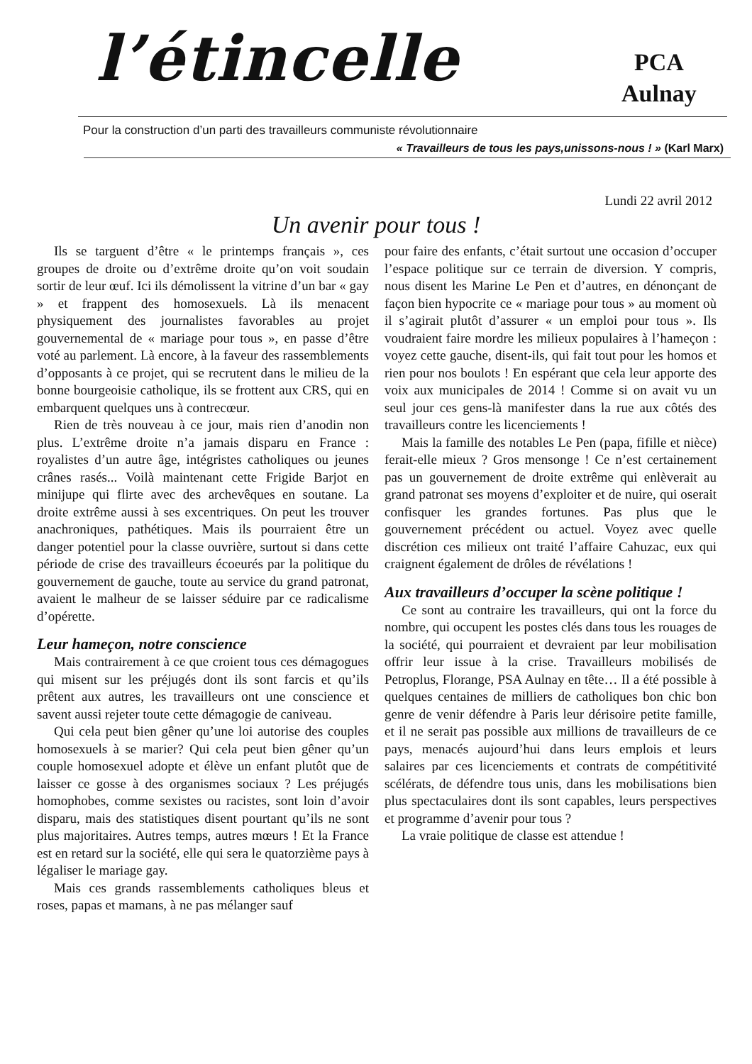l’étincelle
PCA
Aulnay
Pour la construction d’un parti des travailleurs communiste révolutionnaire
« Travailleurs de tous les pays,unissons-nous ! » (Karl Marx)
Lundi 22 avril 2012
Un avenir pour tous !
Ils se targuent d’être « le printemps français », ces groupes de droite ou d’extrême droite qu’on voit soudain sortir de leur œuf. Ici ils démolissent la vitrine d’un bar « gay » et frappent des homosexuels. Là ils menacent physiquement des journalistes favorables au projet gouvernemental de « mariage pour tous », en passe d’être voté au parlement. Là encore, à la faveur des rassemblements d’opposants à ce projet, qui se recrutent dans le milieu de la bonne bourgeoisie catholique, ils se frottent aux CRS, qui en embarquent quelques uns à contrecœur.
Rien de très nouveau à ce jour, mais rien d’anodin non plus. L’extrême droite n’a jamais disparu en France : royalistes d’un autre âge, intégristes catholiques ou jeunes crânes rasés... Voilà maintenant cette Frigide Barjot en minijupe qui flirte avec des archevêques en soutane. La droite extrême aussi à ses excentriques. On peut les trouver anachroniques, pathétiques. Mais ils pourraient être un danger potentiel pour la classe ouvrière, surtout si dans cette période de crise des travailleurs écoeurés par la politique du gouvernement de gauche, toute au service du grand patronat, avaient le malheur de se laisser séduire par ce radicalisme d’opérette.
Leur hameçon, notre conscience
Mais contrairement à ce que croient tous ces démagogues qui misent sur les préjugés dont ils sont farcis et qu’ils prêtent aux autres, les travailleurs ont une conscience et savent aussi rejeter toute cette démagogie de caniveau.
Qui cela peut bien gêner qu’une loi autorise des couples homosexuels à se marier? Qui cela peut bien gêner qu’un couple homosexuel adopte et élève un enfant plutôt que de laisser ce gosse à des organismes sociaux ? Les préjugés homophobes, comme sexistes ou racistes, sont loin d’avoir disparu, mais des statistiques disent pourtant qu’ils ne sont plus majoritaires. Autres temps, autres mœurs ! Et la France est en retard sur la société, elle qui sera le quatorzième pays à légaliser le mariage gay.
Mais ces grands rassemblements catholiques bleus et roses, papas et mamans, à ne pas mélanger sauf
pour faire des enfants, c’était surtout une occasion d’occuper l’espace politique sur ce terrain de diversion. Y compris, nous disent les Marine Le Pen et d’autres, en dénonçant de façon bien hypocrite ce « mariage pour tous » au moment où il s’agirait plutôt d’assurer « un emploi pour tous ». Ils voudraient faire mordre les milieux populaires à l’hameçon : voyez cette gauche, disent-ils, qui fait tout pour les homos et rien pour nos boulots ! En espérant que cela leur apporte des voix aux municipales de 2014 ! Comme si on avait vu un seul jour ces gens-là manifester dans la rue aux côtés des travailleurs contre les licenciements !
Mais la famille des notables Le Pen (papa, fifille et nièce) ferait-elle mieux ? Gros mensonge ! Ce n’est certainement pas un gouvernement de droite extrême qui enlèverait au grand patronat ses moyens d’exploiter et de nuire, qui oserait confisquer les grandes fortunes. Pas plus que le gouvernement précédent ou actuel. Voyez avec quelle discrétion ces milieux ont traité l’affaire Cahuzac, eux qui craignent également de drôles de révélations !
Aux travailleurs d’occuper la scène politique !
Ce sont au contraire les travailleurs, qui ont la force du nombre, qui occupent les postes clés dans tous les rouages de la société, qui pourraient et devraient par leur mobilisation offrir leur issue à la crise. Travailleurs mobilisés de Petroplus, Florange, PSA Aulnay en tête… Il a été possible à quelques centaines de milliers de catholiques bon chic bon genre de venir défendre à Paris leur dérisoire petite famille, et il ne serait pas possible aux millions de travailleurs de ce pays, menacés aujourd’hui dans leurs emplois et leurs salaires par ces licenciements et contrats de compétitivité scélérats, de défendre tous unis, dans les mobilisations bien plus spectaculaires dont ils sont capables, leurs perspectives et programme d’avenir pour tous ?
La vraie politique de classe est attendue !